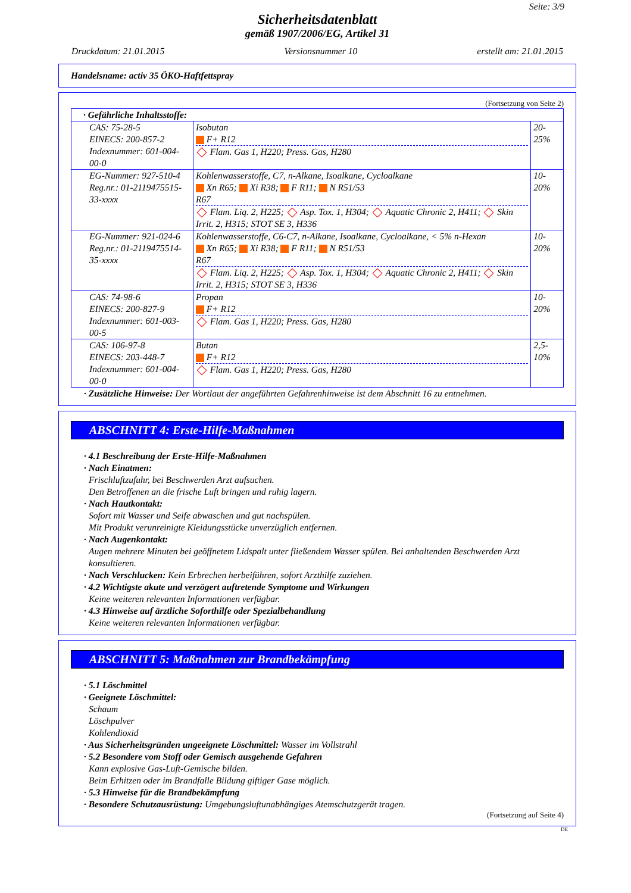Seite: 3/9
Sicherheitsdatenblatt
gemäß 1907/2006/EG, Artikel 31
Druckdatum: 21.01.2015 Versionsnummer 10 erstellt am: 21.01.2015
Handelsname: activ 35 ÖKO-Haftfettspray
(Fortsetzung von Seite 2)
| · Gefährliche Inhaltsstoffe: | | |
| CAS: 75-28-5 EINECS: 200-857-2 Indexnummer: 601-004-00-0 | Isobutan F+ R12 Flam. Gas 1, H220; Press. Gas, H280 | 20-25% |
| EG-Nummer: 927-510-4 Reg.nr.: 01-2119475515-33-xxxx | Kohlenwasserstoffe, C7, n-Alkane, Isoalkane, Cycloalkane Xn R65; Xi R38; F R11; N R51/53 R67 Flam. Liq. 2, H225; Asp. Tox. 1, H304; Aquatic Chronic 2, H411; Skin Irrit. 2, H315; STOT SE 3, H336 | 10-20% |
| EG-Nummer: 921-024-6 Reg.nr.: 01-2119475514-35-xxxx | Kohlenwasserstoffe, C6-C7, n-Alkane, Isoalkane, Cycloalkane, < 5% n-Hexan Xn R65; Xi R38; F R11; N R51/53 R67 Flam. Liq. 2, H225; Asp. Tox. 1, H304; Aquatic Chronic 2, H411; Skin Irrit. 2, H315; STOT SE 3, H336 | 10-20% |
| CAS: 74-98-6 EINECS: 200-827-9 Indexnummer: 601-003-00-5 | Propan F+ R12 Flam. Gas 1, H220; Press. Gas, H280 | 10-20% |
| CAS: 106-97-8 EINECS: 203-448-7 Indexnummer: 601-004-00-0 | Butan F+ R12 Flam. Gas 1, H220; Press. Gas, H280 | 2,5-10% |
· Zusätzliche Hinweise: Der Wortlaut der angeführten Gefahrenhinweise ist dem Abschnitt 16 zu entnehmen.
ABSCHNITT 4: Erste-Hilfe-Maßnahmen
· 4.1 Beschreibung der Erste-Hilfe-Maßnahmen
· Nach Einatmen:
Frischluftzufuhr, bei Beschwerden Arzt aufsuchen.
Den Betroffenen an die frische Luft bringen und ruhig lagern.
· Nach Hautkontakt:
Sofort mit Wasser und Seife abwaschen und gut nachspülen.
Mit Produkt verunreinigte Kleidungsstücke unverzüglich entfernen.
· Nach Augenkontakt:
Augen mehrere Minuten bei geöffnetem Lidspalt unter fließendem Wasser spülen. Bei anhaltenden Beschwerden Arzt konsultieren.
· Nach Verschlucken: Kein Erbrechen herbeiführen, sofort Arzthilfe zuziehen.
· 4.2 Wichtigste akute und verzögert auftretende Symptome und Wirkungen
Keine weiteren relevanten Informationen verfügbar.
· 4.3 Hinweise auf ärztliche Soforthilfe oder Spezialbehandlung
Keine weiteren relevanten Informationen verfügbar.
ABSCHNITT 5: Maßnahmen zur Brandbekämpfung
· 5.1 Löschmittel
· Geeignete Löschmittel:
Schaum
Löschpulver
Kohlendioxid
· Aus Sicherheitsgründen ungeeignete Löschmittel: Wasser im Vollstrahl
· 5.2 Besondere vom Stoff oder Gemisch ausgehende Gefahren
Kann explosive Gas-Luft-Gemische bilden.
Beim Erhitzen oder im Brandfalle Bildung giftiger Gase möglich.
· 5.3 Hinweise für die Brandbekämpfung
· Besondere Schutzausrüstung: Umgebungsluftunabhängiges Atemschutzgerät tragen.
(Fortsetzung auf Seite 4)
DE